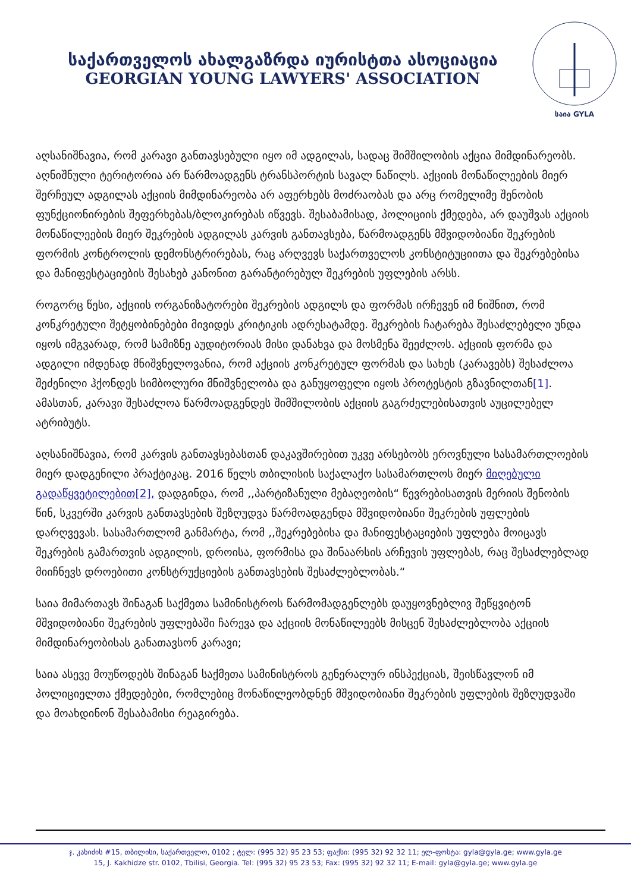საქართველოს ახალგაზრდა იურისტთა ასოციაცია
GEORGIAN YOUNG LAWYERS' ASSOCIATION
საია GYLA
აღსანიშნავია, რომ კარავი განთავსებული იყო იმ ადგილას, სადაც შიმშილობის აქცია მიმდინარეობს. აღნიშნული ტერიტორია არ წარმოადგენს ტრანსპორტის სავალ ნაწილს. აქციის მონაწილეების მიერ შერჩეულ ადგილას აქციის მიმდინარეობა არ აფერხებს მოძრაობას და არც რომელიმე შენობის ფუნქციონირების შეფერხებას/ბლოკირებას იწვევს. შესაბამისად, პოლიციის ქმედება, არ დაუშვას აქციის მონაწილეების მიერ შეკრების ადგილას კარვის განთავსება, წარმოადგენს მშვიდობიანი შეკრების ფორმის კონტროლის დემონსტრირებას, რაც არღვევს საქართველოს კონსტიტუციითა და შეკრებებისა და მანიფესტაციების შესახებ კანონით გარანტირებულ შეკრების უფლების არსს.
როგორც წესი, აქციის ორგანიზატორები შეკრების ადგილს და ფორმას ირჩევენ იმ ნიშნით, რომ კონკრეტული შეტყობინებები მივიდეს კრიტიკის ადრესატამდე. შეკრების ჩატარება შესაძლებელი უნდა იყოს იმგვარად, რომ სამიზნე აუდიტორიას მისი დანახვა და მოსმენა შეეძლოს. აქციის ფორმა და ადგილი იმდენად მნიშვნელოვანია, რომ აქციის კონკრეტულ ფორმას და სახეს (კარავებს) შესაძლოა შეძენილი ჰქონდეს სიმბოლური მნიშვნელობა და განუყოფელი იყოს პროტესტის გზავნილთან[1]. ამასთან, კარავი შესაძლოა წარმოადგენდეს შიმშილობის აქციის გაგრძელებისათვის აუცილებელ ატრიბუტს.
აღსანიშნავია, რომ კარვის განთავსებასთან დაკავშირებით უკვე არსებობს ეროვნული სასამართლოების მიერ დადგენილი პრაქტიკაც. 2016 წელს თბილისის საქალაქო სასამართლოს მიერ მიღებული გადაწყვეტილებით[2], დადგინდა, რომ ,,პარტიზანული მებაღეობის“ წევრებისათვის მერიის შენობის წინ, სკვერში კარვის განთავსების შეზღუდვა წარმოადგენდა მშვიდობიანი შეკრების უფლების დარღვევას. სასამართლომ განმარტა, რომ ,,შეკრებებისა და მანიფესტაციების უფლება მოიცავს შეკრების გამართვის ადგილის, დროისა, ფორმისა და შინაარსის არჩევის უფლებას, რაც შესაძლებლად მიიჩნევს დროებითი კონსტრუქციების განთავსების შესაძლებლობას.“
საია მიმართავს შინაგან საქმეთა სამინისტროს წარმომადგენლებს დაუყოვნებლივ შეწყვიტონ მშვიდობიანი შეკრების უფლებაში ჩარევა და აქციის მონაწილეებს მისცენ შესაძლებლობა აქციის მიმდინარეობისას განათავსონ კარავი;
საია ასევე მოუწოდებს შინაგან საქმეთა სამინისტროს გენერალურ ინსპექციას, შეისწავლონ იმ პოლიციელთა ქმედებები, რომლებიც მონაწილეობდნენ მშვიდობიანი შეკრების უფლების შეზღუდვაში და მოახდინონ შესაბამისი რეაგირება.
ჯ. კახიძის #15, თბილისი, საქართველო, 0102 ; ტელ: (995 32) 95 23 53; ფაქსი: (995 32) 92 32 11; ელ-ფოსტა: gyla@gyla.ge; www.gyla.ge
15, J. Kakhidze str. 0102, Tbilisi, Georgia. Tel: (995 32) 95 23 53; Fax: (995 32) 92 32 11; E-mail: gyla@gyla.ge; www.gyla.ge